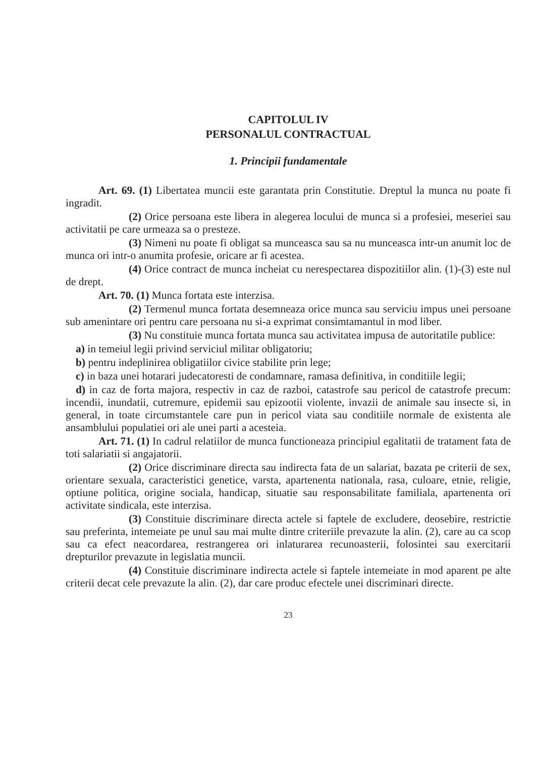CAPITOLUL IV
PERSONALUL CONTRACTUAL
1. Principii fundamentale
Art. 69. (1) Libertatea muncii este garantata prin Constitutie. Dreptul la munca nu poate fi ingradit.
(2) Orice persoana este libera in alegerea locului de munca si a profesiei, meseriei sau activitatii pe care urmeaza sa o presteze.
(3) Nimeni nu poate fi obligat sa munceasca sau sa nu munceasca intr-un anumit loc de munca ori intr-o anumita profesie, oricare ar fi acestea.
(4) Orice contract de munca incheiat cu nerespectarea dispozitiilor alin. (1)-(3) este nul de drept.
Art. 70. (1) Munca fortata este interzisa.
(2) Termenul munca fortata desemneaza orice munca sau serviciu impus unei persoane sub amenintare ori pentru care persoana nu si-a exprimat consimtamantul in mod liber.
(3) Nu constituie munca fortata munca sau activitatea impusa de autoritatile publice:
a) in temeiul legii privind serviciul militar obligatoriu;
b) pentru indeplinirea obligatiilor civice stabilite prin lege;
c) in baza unei hotarari judecatoresti de condamnare, ramasa definitiva, in conditiile legii;
d) in caz de forta majora, respectiv in caz de razboi, catastrofe sau pericol de catastrofe precum: incendii, inundatii, cutremure, epidemii sau epizootii violente, invazii de animale sau insecte si, in general, in toate circumstantele care pun in pericol viata sau conditiile normale de existenta ale ansamblului populatiei ori ale unei parti a acesteia.
Art. 71. (1) In cadrul relatiilor de munca functioneaza principiul egalitatii de tratament fata de toti salariatii si angajatorii.
(2) Orice discriminare directa sau indirecta fata de un salariat, bazata pe criterii de sex, orientare sexuala, caracteristici genetice, varsta, apartenenta nationala, rasa, culoare, etnie, religie, optiune politica, origine sociala, handicap, situatie sau responsabilitate familiala, apartenenta ori activitate sindicala, este interzisa.
(3) Constituie discriminare directa actele si faptele de excludere, deosebire, restrictie sau preferinta, intemeiate pe unul sau mai multe dintre criteriile prevazute la alin. (2), care au ca scop sau ca efect neacordarea, restrangerea ori inlaturarea recunoasterii, folosintei sau exercitarii drepturilor prevazute in legislatia muncii.
(4) Constituie discriminare indirecta actele si faptele intemeiate in mod aparent pe alte criterii decat cele prevazute la alin. (2), dar care produc efectele unei discriminari directe.
23